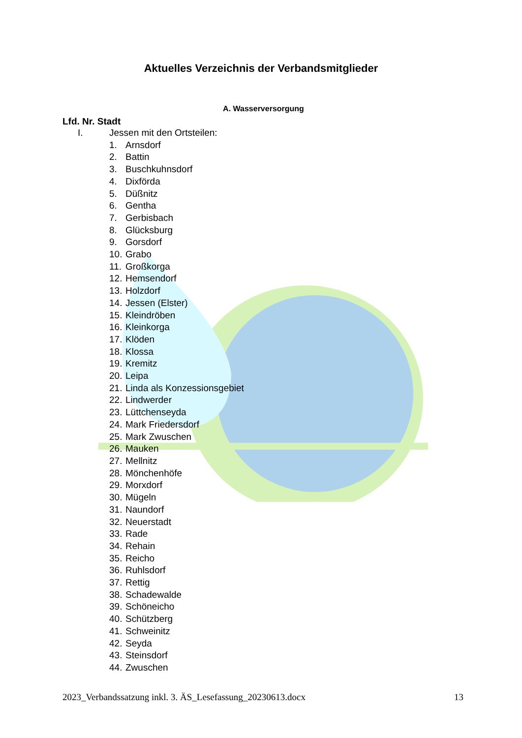Aktuelles Verzeichnis der Verbandsmitglieder
A. Wasserversorgung
Lfd. Nr. Stadt
I. Jessen mit den Ortsteilen:
1. Arnsdorf
2. Battin
3. Buschkuhnsdorf
4. Dixförda
5. Düßnitz
6. Gentha
7. Gerbisbach
8. Glücksburg
9. Gorsdorf
10. Grabo
11. Großkorga
12. Hemsendorf
13. Holzdorf
14. Jessen (Elster)
15. Kleindröben
16. Kleinkorga
17. Klöden
18. Klossa
19. Kremitz
20. Leipa
21. Linda als Konzessionsgebiet
22. Lindwerder
23. Lüttchenseyda
24. Mark Friedersdorf
25. Mark Zwuschen
26. Mauken
27. Mellnitz
28. Mönchenhöfe
29. Morxdorf
30. Mügeln
31. Naundorf
32. Neuerstadt
33. Rade
34. Rehain
35. Reicho
36. Ruhlsdorf
37. Rettig
38. Schadewalde
39. Schöneicho
40. Schützberg
41. Schweinitz
42. Seyda
43. Steinsdorf
44. Zwuschen
2023_Verbandssatzung inkl. 3. ÄS_Lesefassung_20230613.docx 13